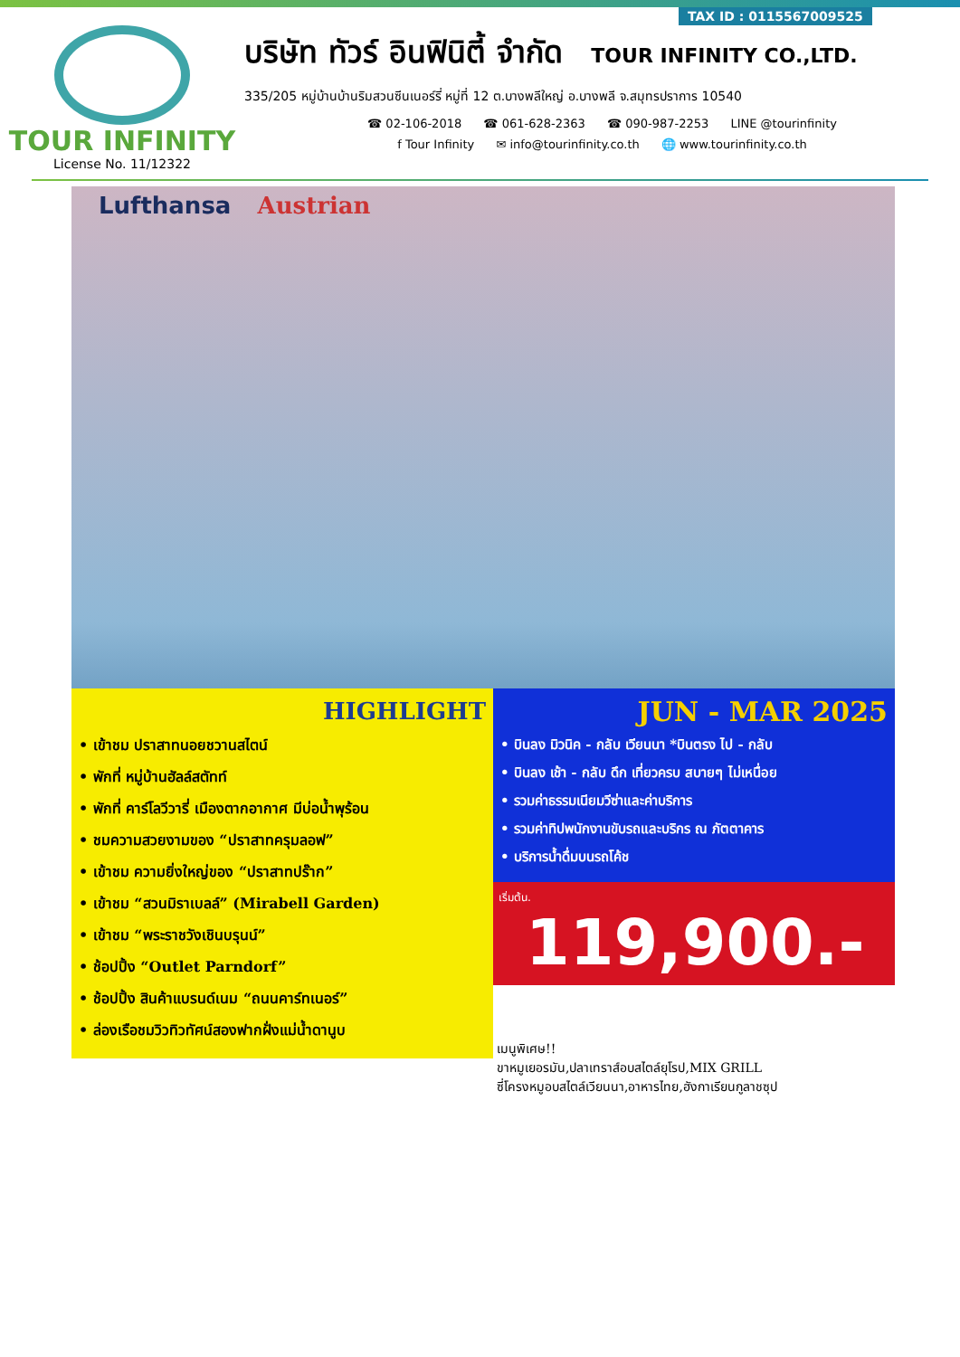TAX ID : 0115567009525
TOUR INFINITY
License No. 11/12322
บริษัท ทัวร์ อินฟินิตี้ จำกัด TOUR INFINITY CO.,LTD.
335/205 หมู่บ้านบ้านริมสวนซีนเนอร์รี่ หมู่ที่ 12 ต.บางพลีใหญ่ อ.บางพลี จ.สมุทรปราการ 10540
☎ 02-106-2018 ☎ 061-628-2363 ☎ 090-987-2253 LINE @tourinfinity
f Tour Infinity ✉ info@tourinfinity.co.th 🌐 www.tourinfinity.co.th
Lufthansa Austrian
HIGHLIGHT
• เข้าชม ปราสาทนอยชวานสไตน์
• พักที่ หมู่บ้านฮัลล์สตัทท์
• พักที่ คาร์โลวีวารี่ เมืองตากอากาศ มีบ่อน้ำพุร้อน
• ชมความสวยงามของ “ปราสาทครุมลอฟ”
• เข้าชม ความยิ่งใหญ่ของ “ปราสาทปร๊าก”
• เข้าชม “สวนมิราเบลล์” (Mirabell Garden)
• เข้าชม “พระราชวังเชินบรุนน์”
• ช้อปปิ้ง “Outlet Parndorf”
• ช้อปปิ้ง สินค้าแบรนด์เนม “ถนนคาร์ทเนอร์”
• ล่องเรือชมวิวทิวทัศน์สองฟากฝั่งแม่น้ำดานูบ
JUN - MAR 2025
• บินลง มิวนิค - กลับ เวียนนา *บินตรง ไป - กลับ
• บินลง เช้า - กลับ ดึก เที่ยวครบ สบายๆ ไม่เหนื่อย
• รวมค่าธรรมเนียมวีซ่าและค่าบริการ
• รวมค่าทิปพนักงานขับรถและบริกร ณ ภัตตาคาร
• บริการน้ำดื่มบนรถโค้ช
เริ่มต้น. 119,900.-
เมนูพิเศษ!!
ขาหมูเยอรมัน,ปลาเทราส์อบสไตล์ยุโรป,MIX GRILL
ซี่โครงหมูอบสไตล์เวียนนา,อาหารไทย,ฮังกาเรียนกูลาชซุป